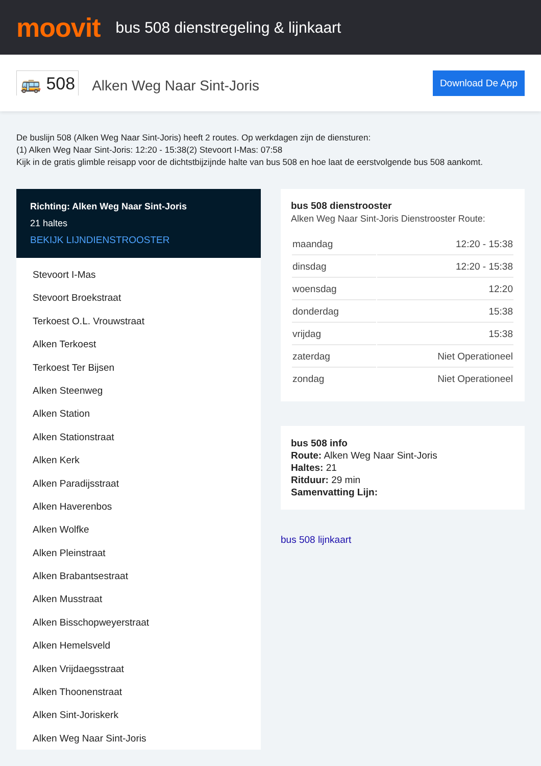moovit
bus 508 dienstregeling & lijnkaart
🚌 508
Alken Weg Naar Sint-Joris
Download De App
De buslijn 508 (Alken Weg Naar Sint-Joris) heeft 2 routes. Op werkdagen zijn de diensturen:
(1) Alken Weg Naar Sint-Joris: 12:20 - 15:38(2) Stevoort I-Mas: 07:58
Kijk in de gratis glimble reisapp voor de dichtstbijzijnde halte van bus 508 en hoe laat de eerstvolgende bus 508 aankomt.
Richting: Alken Weg Naar Sint-Joris
21 haltes
BEKIJK LIJNDIENSTROOSTER
Stevoort I-Mas
Stevoort Broekstraat
Terkoest O.L. Vrouwstraat
Alken Terkoest
Terkoest Ter Bijsen
Alken Steenweg
Alken Station
Alken Stationstraat
Alken Kerk
Alken Paradijsstraat
Alken Haverenbos
Alken Wolfke
Alken Pleinstraat
Alken Brabantsestraat
Alken Musstraat
Alken Bisschopweyerstraat
Alken Hemelsveld
Alken Vrijdaegsstraat
Alken Thoonenstraat
Alken Sint-Joriskerk
Alken Weg Naar Sint-Joris
bus 508 dienstrooster
Alken Weg Naar Sint-Joris Dienstrooster Route:
| maandag | 12:20 - 15:38 |
| dinsdag | 12:20 - 15:38 |
| woensdag | 12:20 |
| donderdag | 15:38 |
| vrijdag | 15:38 |
| zaterdag | Niet Operationeel |
| zondag | Niet Operationeel |
bus 508 info
Route: Alken Weg Naar Sint-Joris
Haltes: 21
Ritduur: 29 min
Samenvatting Lijn:
bus 508 lijnkaart